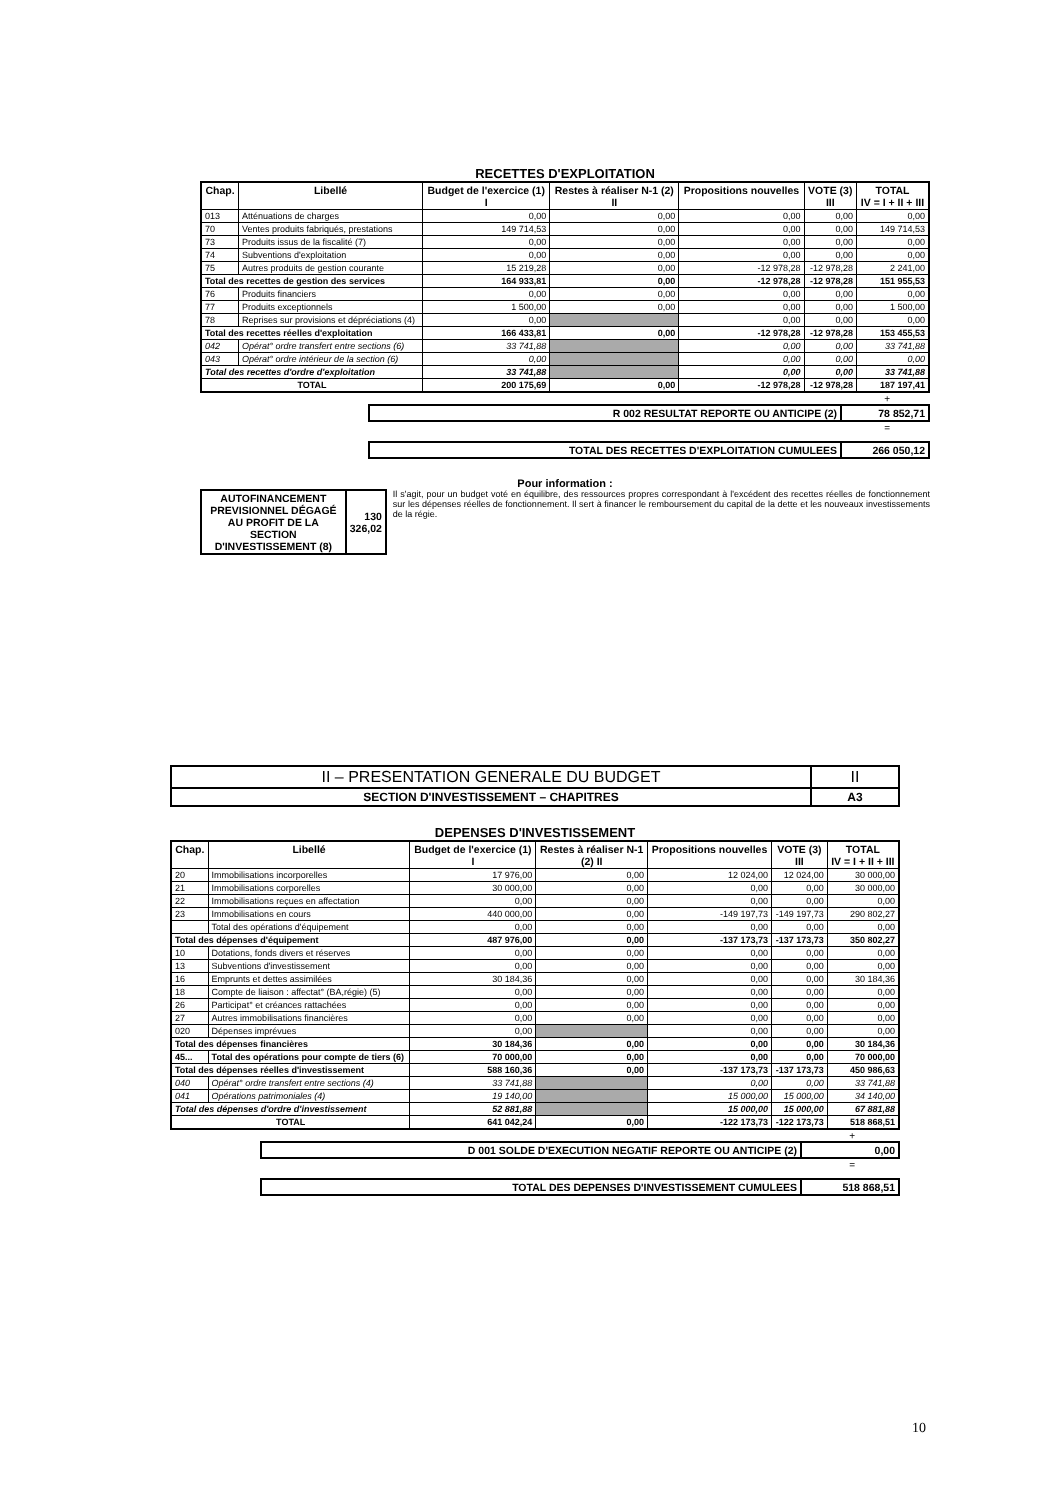RECETTES D'EXPLOITATION
| Chap. | Libellé | Budget de l'exercice (1) I | Restes à réaliser N-1 (2) II | Propositions nouvelles | VOTE (3) III | TOTAL IV = I + II + III |
| --- | --- | --- | --- | --- | --- | --- |
| 013 | Atténuations de charges | 0,00 | 0,00 | 0,00 | 0,00 | 0,00 |
| 70 | Ventes produits fabriqués, prestations | 149 714,53 | 0,00 | 0,00 | 0,00 | 149 714,53 |
| 73 | Produits issus de la fiscalité (7) | 0,00 | 0,00 | 0,00 | 0,00 | 0,00 |
| 74 | Subventions d'exploitation | 0,00 | 0,00 | 0,00 | 0,00 | 0,00 |
| 75 | Autres produits de gestion courante | 15 219,28 | 0,00 | -12 978,28 | -12 978,28 | 2 241,00 |
| Total des recettes de gestion des services | | 164 933,81 | 0,00 | -12 978,28 | -12 978,28 | 151 955,53 |
| 76 | Produits financiers | 0,00 | 0,00 | 0,00 | 0,00 | 0,00 |
| 77 | Produits exceptionnels | 1 500,00 | 0,00 | 0,00 | 0,00 | 1 500,00 |
| 78 | Reprises sur provisions et dépréciations (4) | 0,00 | | 0,00 | 0,00 | 0,00 |
| Total des recettes réelles d'exploitation | | 166 433,81 | 0,00 | -12 978,28 | -12 978,28 | 153 455,53 |
| 042 | Opérat° ordre transfert entre sections (6) | 33 741,88 | | 0,00 | 0,00 | 33 741,88 |
| 043 | Opérat° ordre intérieur de la section (6) | 0,00 | | 0,00 | 0,00 | 0,00 |
| Total des recettes d'ordre d'exploitation | | 33 741,88 | | 0,00 | 0,00 | 33 741,88 |
| TOTAL | | 200 175,69 | 0,00 | -12 978,28 | -12 978,28 | 187 197,41 |
+
| R 002 RESULTAT REPORTE OU ANTICIPE (2) | 78 852,71 |
=
| TOTAL DES RECETTES D'EXPLOITATION CUMULEES | 266 050,12 |
Pour information :
| AUTOFINANCEMENT PREVISIONNEL DÉGAGÉ AU PROFIT DE LA SECTION D'INVESTISSEMENT (8) | 130 326,02 |
Il s'agit, pour un budget voté en équilibre, des ressources propres correspondant à l'excédent des recettes réelles de fonctionnement sur les dépenses réelles de fonctionnement. Il sert à financer le remboursement du capital de la dette et les nouveaux investissements de la régie.
| II – PRESENTATION GENERALE DU BUDGET | II |
| SECTION D'INVESTISSEMENT – CHAPITRES | A3 |
DEPENSES D'INVESTISSEMENT
| Chap. | Libellé | Budget de l'exercice (1) I | Restes à réaliser N-1 (2) II | Propositions nouvelles | VOTE (3) III | TOTAL IV = I + II + III |
| --- | --- | --- | --- | --- | --- | --- |
| 20 | Immobilisations incorporelles | 17 976,00 | 0,00 | 12 024,00 | 12 024,00 | 30 000,00 |
| 21 | Immobilisations corporelles | 30 000,00 | 0,00 | 0,00 | 0,00 | 30 000,00 |
| 22 | Immobilisations reçues en affectation | 0,00 | 0,00 | 0,00 | 0,00 | 0,00 |
| 23 | Immobilisations en cours | 440 000,00 | 0,00 | -149 197,73 | -149 197,73 | 290 802,27 |
| | Total des opérations d'équipement | 0,00 | 0,00 | 0,00 | 0,00 | 0,00 |
| Total des dépenses d'équipement | | 487 976,00 | 0,00 | -137 173,73 | -137 173,73 | 350 802,27 |
| 10 | Dotations, fonds divers et réserves | 0,00 | 0,00 | 0,00 | 0,00 | 0,00 |
| 13 | Subventions d'investissement | 0,00 | 0,00 | 0,00 | 0,00 | 0,00 |
| 16 | Emprunts et dettes assimilées | 30 184,36 | 0,00 | 0,00 | 0,00 | 30 184,36 |
| 18 | Compte de liaison : affectat° (BA,régie) (5) | 0,00 | 0,00 | 0,00 | 0,00 | 0,00 |
| 26 | Participat° et créances rattachées | 0,00 | 0,00 | 0,00 | 0,00 | 0,00 |
| 27 | Autres immobilisations financières | 0,00 | 0,00 | 0,00 | 0,00 | 0,00 |
| 020 | Dépenses imprévues | 0,00 | | 0,00 | 0,00 | 0,00 |
| Total des dépenses financières | | 30 184,36 | 0,00 | 0,00 | 0,00 | 30 184,36 |
| 45... | Total des opérations pour compte de tiers (6) | 70 000,00 | 0,00 | 0,00 | 0,00 | 70 000,00 |
| Total des dépenses réelles d'investissement | | 588 160,36 | 0,00 | -137 173,73 | -137 173,73 | 450 986,63 |
| 040 | Opérat° ordre transfert entre sections (4) | 33 741,88 | | 0,00 | 0,00 | 33 741,88 |
| 041 | Opérations patrimoniales (4) | 19 140,00 | | 15 000,00 | 15 000,00 | 34 140,00 |
| Total des dépenses d'ordre d'investissement | | 52 881,88 | | 15 000,00 | 15 000,00 | 67 881,88 |
| TOTAL | | 641 042,24 | 0,00 | -122 173,73 | -122 173,73 | 518 868,51 |
+
| D 001 SOLDE D'EXECUTION NEGATIF REPORTE OU ANTICIPE (2) | 0,00 |
=
| TOTAL DES DEPENSES D'INVESTISSEMENT CUMULEES | 518 868,51 |
10